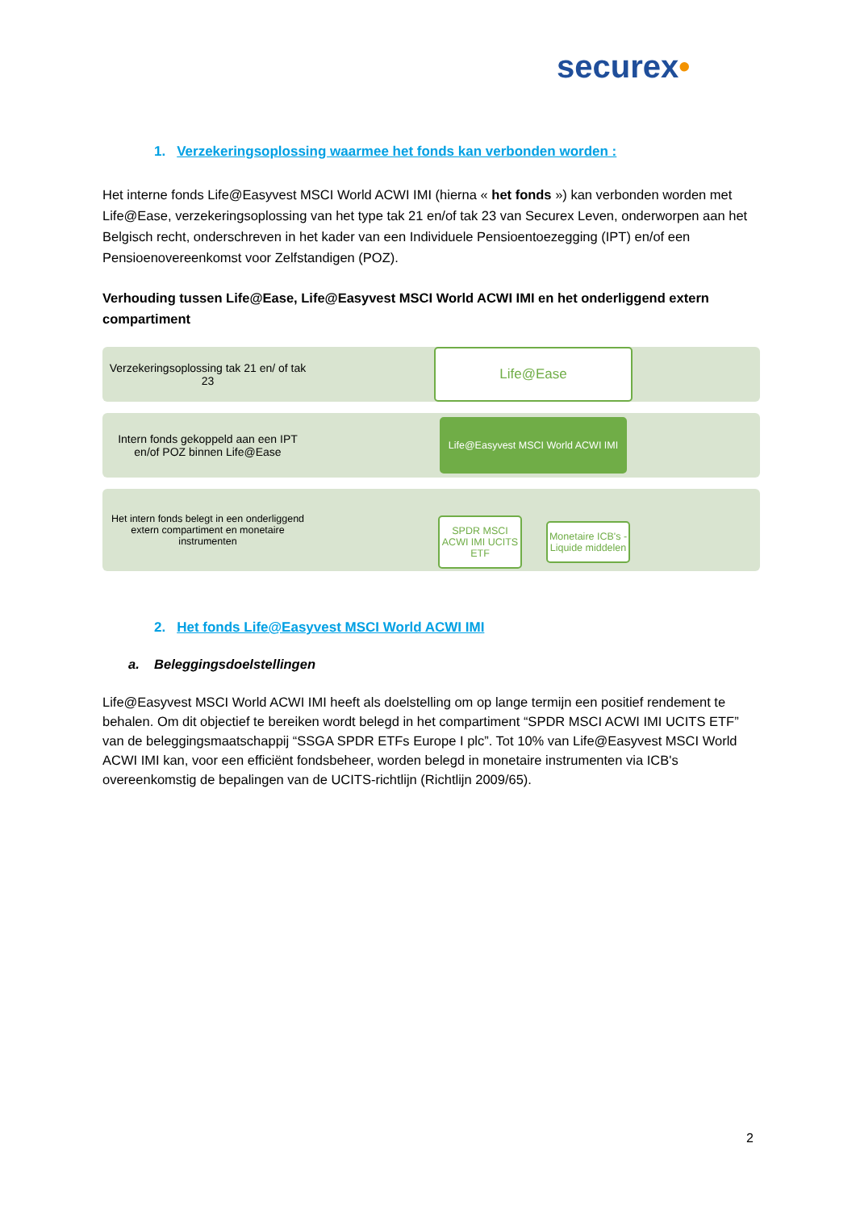securex•
1. Verzekeringsoplossing waarmee het fonds kan verbonden worden :
Het interne fonds Life@Easyvest MSCI World ACWI IMI (hierna « het fonds ») kan verbonden worden met Life@Ease, verzekeringsoplossing van het type tak 21 en/of tak 23 van Securex Leven, onderworpen aan het Belgisch recht, onderschreven in het kader van een Individuele Pensioentoezegging (IPT) en/of een Pensioenovereenkomst voor Zelfstandigen (POZ).
Verhouding tussen Life@Ease, Life@Easyvest MSCI World ACWI IMI en het onderliggend extern compartiment
Verzekeringsoplossing tak 21 en/ of tak 23
Life@Ease
Intern fonds gekoppeld aan een IPT en/of POZ binnen Life@Ease
Life@Easyvest MSCI World ACWI IMI
Het intern fonds belegt in een onderliggend extern compartiment en monetaire instrumenten
SPDR MSCI ACWI IMI UCITS ETF
Monetaire ICB's - Liquide middelen
2. Het fonds Life@Easyvest MSCI World ACWI IMI
a. Beleggingsdoelstellingen
Life@Easyvest MSCI World ACWI IMI heeft als doelstelling om op lange termijn een positief rendement te behalen. Om dit objectief te bereiken wordt belegd in het compartiment “SPDR MSCI ACWI IMI UCITS ETF” van de beleggingsmaatschappij “SSGA SPDR ETFs Europe I plc”. Tot 10% van Life@Easyvest MSCI World ACWI IMI kan, voor een efficiënt fondsbeheer, worden belegd in monetaire instrumenten via ICB's overeenkomstig de bepalingen van de UCITS-richtlijn (Richtlijn 2009/65).
2